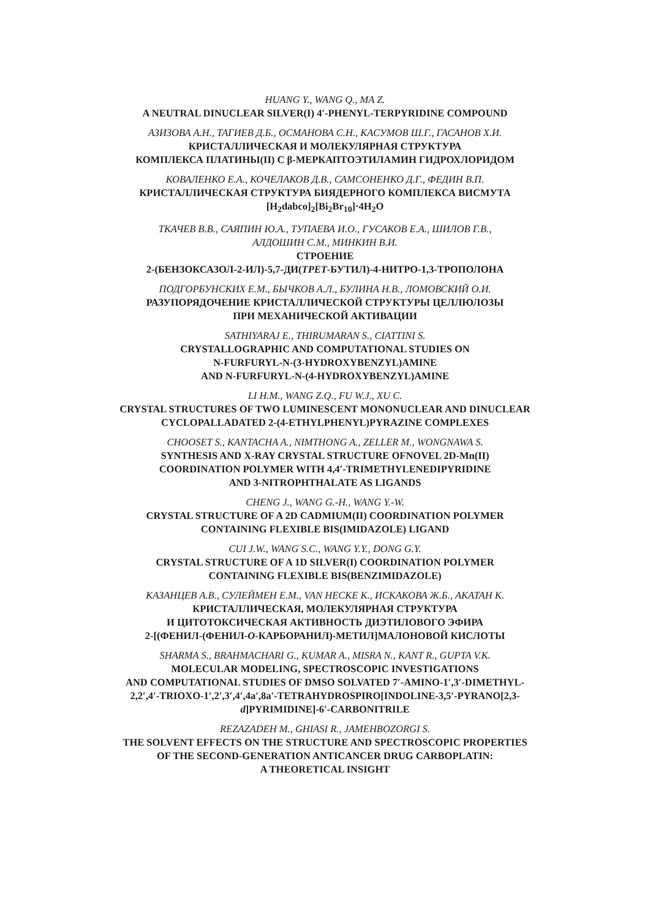HUANG Y., WANG Q., MA Z.
A NEUTRAL DINUCLEAR SILVER(I) 4′-PHENYL-TERPYRIDINE COMPOUND
АЗИЗОВА А.Н., ТАГИЕВ Д.Б., ОСМАНОВА С.Н., КАСУМОВ Ш.Г., ГАСАНОВ Х.И.
КРИСТАЛЛИЧЕСКАЯ И МОЛЕКУЛЯРНАЯ СТРУКТУРА
КОМПЛЕКСА ПЛАТИНЫ(II) С β-МЕРКАПТОЭТИЛАМИН ГИДРОХЛОРИДОМ
КОВАЛЕНКО Е.А., КОЧЕЛАКОВ Д.В., САМСОНЕНКО Д.Г., ФЕДИН В.П.
КРИСТАЛЛИЧЕСКАЯ СТРУКТУРА БИЯДЕРНОГО КОМПЛЕКСА ВИСМУТА
[H<sub>2</sub>dabco]<sub>2</sub>[Bi<sub>2</sub>Br<sub>10</sub>]·4H<sub>2</sub>O
ТКАЧЕВ В.В., САЯПИН Ю.А., ТУПАЕВА И.О., ГУСАКОВ Е.А., ШИЛОВ Г.В.,
АЛДОШИН С.М., МИНКИН В.И.
СТРОЕНИЕ
2-(БЕНЗОКСАЗОЛ-2-ИЛ)-5,7-ДИ(ТРЕТ-БУТИЛ)-4-НИТРО-1,3-ТРОПОЛОНА
ПОДГОРБУНСКИХ Е.М., БЫЧКОВ А.Л., БУЛИНА Н.В., ЛОМОВСКИЙ О.И.
РАЗУПОРЯДОЧЕНИЕ КРИСТАЛЛИЧЕСКОЙ СТРУКТУРЫ ЦЕЛЛЮЛОЗЫ
ПРИ МЕХАНИЧЕСКОЙ АКТИВАЦИИ
SATHIYARAJ E., THIRUMARAN S., CIATTINI S.
CRYSTALLOGRAPHIC AND COMPUTATIONAL STUDIES ON
N-FURFURYL-N-(3-HYDROXYBENZYL)AMINE
AND N-FURFURYL-N-(4-HYDROXYBENZYL)AMINE
LI H.M., WANG Z.Q., FU W.J., XU C.
CRYSTAL STRUCTURES OF TWO LUMINESCENT MONONUCLEAR AND DINUCLEAR
CYCLOPALLADATED 2-(4-ETHYLPHENYL)PYRAZINE COMPLEXES
CHOOSET S., KANTACHA A., NIMTHONG A., ZELLER M., WONGNAWA S.
SYNTHESIS AND X-RAY CRYSTAL STRUCTURE OFNOVEL 2D-Mn(II)
COORDINATION POLYMER WITH 4,4′-TRIMETHYLENEDIPYRIDINE
AND 3-NITROPHTHALATE AS LIGANDS
CHENG J., WANG G.-H., WANG Y.-W.
CRYSTAL STRUCTURE OF A 2D CADMIUM(II) COORDINATION POLYMER
CONTAINING FLEXIBLE BIS(IMIDAZOLE) LIGAND
CUI J.W., WANG S.C., WANG Y.Y., DONG G.Y.
CRYSTAL STRUCTURE OF A 1D SILVER(I) COORDINATION POLYMER
CONTAINING FLEXIBLE BIS(BENZIMIDAZOLE)
КАЗАНЦЕВ А.В., СУЛЕЙМЕН Е.М., VAN HECKE K., ИСКАКОВА Ж.Б., АКАТАН К.
КРИСТАЛЛИЧЕСКАЯ, МОЛЕКУЛЯРНАЯ СТРУКТУРА
И ЦИТОТОКСИЧЕСКАЯ АКТИВНОСТЬ ДИЭТИЛОВОГО ЭФИРА
2-[(ФЕНИЛ-(ФЕНИЛ-О-КАРБОРАНИЛ)-МЕТИЛ]МАЛОНОВОЙ КИСЛОТЫ
SHARMA S., BRAHMACHARI G., KUMAR A., MISRA N., KANT R., GUPTA V.K.
MOLECULAR MODELING, SPECTROSCOPIC INVESTIGATIONS
AND COMPUTATIONAL STUDIES OF DMSO SOLVATED 7′-AMINO-1′,3′-DIMETHYL-
2,2′,4′-TRIOXO-1′,2′,3′,4′,4a′,8a′-TETRAHYDROSPIRO[INDOLINE-3,5′-PYRANO[2,3-
d]PYRIMIDINE]-6′-CARBONITRILE
REZAZADEH M., GHIASI R., JAMEHBOZORGI S.
THE SOLVENT EFFECTS ON THE STRUCTURE AND SPECTROSCOPIC PROPERTIES
OF THE SECOND-GENERATION ANTICANCER DRUG CARBOPLATIN:
A THEORETICAL INSIGHT